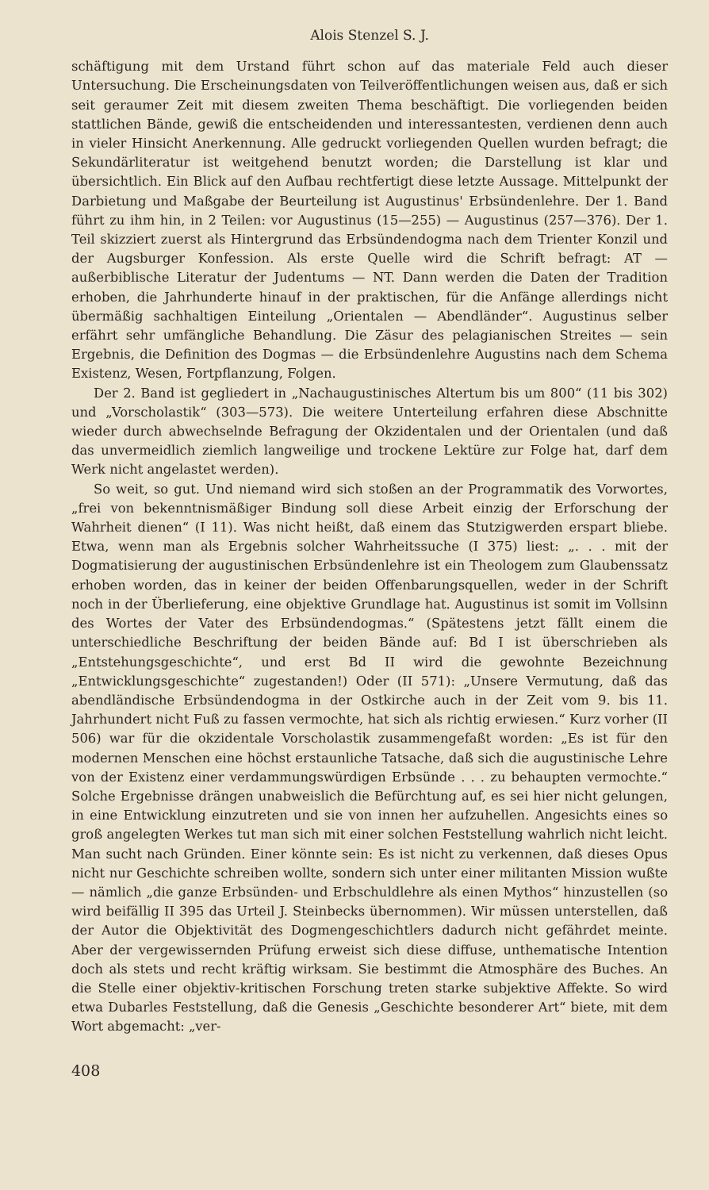Alois Stenzel S. J.
schäftigung mit dem Urstand führt schon auf das materiale Feld auch dieser Untersuchung. Die Erscheinungsdaten von Teilveröffentlichungen weisen aus, daß er sich seit geraumer Zeit mit diesem zweiten Thema beschäftigt. Die vorliegenden beiden stattlichen Bände, gewiß die entscheidenden und interessantesten, verdienen denn auch in vieler Hinsicht Anerkennung. Alle gedruckt vorliegenden Quellen wurden befragt; die Sekundärliteratur ist weitgehend benutzt worden; die Darstellung ist klar und übersichtlich. Ein Blick auf den Aufbau rechtfertigt diese letzte Aussage. Mittelpunkt der Darbietung und Maßgabe der Beurteilung ist Augustinus' Erbsündenlehre. Der 1. Band führt zu ihm hin, in 2 Teilen: vor Augustinus (15—255) — Augustinus (257—376). Der 1. Teil skizziert zuerst als Hintergrund das Erbsündendogma nach dem Trienter Konzil und der Augsburger Konfession. Als erste Quelle wird die Schrift befragt: AT — außerbiblische Literatur der Judentums — NT. Dann werden die Daten der Tradition erhoben, die Jahrhunderte hinauf in der praktischen, für die Anfänge allerdings nicht übermäßig sachhaltigen Einteilung „Orientalen — Abendländer“. Augustinus selber erfährt sehr umfängliche Behandlung. Die Zäsur des pelagianischen Streites — sein Ergebnis, die Definition des Dogmas — die Erbsündenlehre Augustins nach dem Schema Existenz, Wesen, Fortpflanzung, Folgen.
Der 2. Band ist gegliedert in „Nachaugustinisches Altertum bis um 800“ (11 bis 302) und „Vorscholastik“ (303—573). Die weitere Unterteilung erfahren diese Abschnitte wieder durch abwechselnde Befragung der Okzidentalen und der Orientalen (und daß das unvermeidlich ziemlich langweilige und trockene Lektüre zur Folge hat, darf dem Werk nicht angelastet werden).
So weit, so gut. Und niemand wird sich stoßen an der Programmatik des Vorwortes, „frei von bekenntnismäßiger Bindung soll diese Arbeit einzig der Erforschung der Wahrheit dienen“ (I 11). Was nicht heißt, daß einem das Stutzigwerden erspart bliebe. Etwa, wenn man als Ergebnis solcher Wahrheitssuche (I 375) liest: „. . . mit der Dogmatisierung der augustinischen Erbsündenlehre ist ein Theologem zum Glaubenssatz erhoben worden, das in keiner der beiden Offenbarungsquellen, weder in der Schrift noch in der Überlieferung, eine objektive Grundlage hat. Augustinus ist somit im Vollsinn des Wortes der Vater des Erbsündendogmas.“ (Spätestens jetzt fällt einem die unterschiedliche Beschriftung der beiden Bände auf: Bd I ist überschrieben als „Entstehungsgeschichte“, und erst Bd II wird die gewohnte Bezeichnung „Entwicklungsgeschichte“ zugestanden!) Oder (II 571): „Unsere Vermutung, daß das abendländische Erbsündendogma in der Ostkirche auch in der Zeit vom 9. bis 11. Jahrhundert nicht Fuß zu fassen vermochte, hat sich als richtig erwiesen.“ Kurz vorher (II 506) war für die okzidentale Vorscholastik zusammengefaßt worden: „Es ist für den modernen Menschen eine höchst erstaunliche Tatsache, daß sich die augustinische Lehre von der Existenz einer verdammungswürdigen Erbsünde . . . zu behaupten vermochte.“ Solche Ergebnisse drängen unabweislich die Befürchtung auf, es sei hier nicht gelungen, in eine Entwicklung einzutreten und sie von innen her aufzuhellen. Angesichts eines so groß angelegten Werkes tut man sich mit einer solchen Feststellung wahrlich nicht leicht. Man sucht nach Gründen. Einer könnte sein: Es ist nicht zu verkennen, daß dieses Opus nicht nur Geschichte schreiben wollte, sondern sich unter einer militanten Mission wußte — nämlich „die ganze Erbsünden- und Erbschuldlehre als einen Mythos“ hinzustellen (so wird beifällig II 395 das Urteil J. Steinbecks übernommen). Wir müssen unterstellen, daß der Autor die Objektivität des Dogmengeschichtlers dadurch nicht gefährdet meinte. Aber der vergewissernden Prüfung erweist sich diese diffuse, unthematische Intention doch als stets und recht kräftig wirksam. Sie bestimmt die Atmosphäre des Buches. An die Stelle einer objektiv-kritischen Forschung treten starke subjektive Affekte. So wird etwa Dubarles Feststellung, daß die Genesis „Geschichte besonderer Art“ biete, mit dem Wort abgemacht: „ver-
408